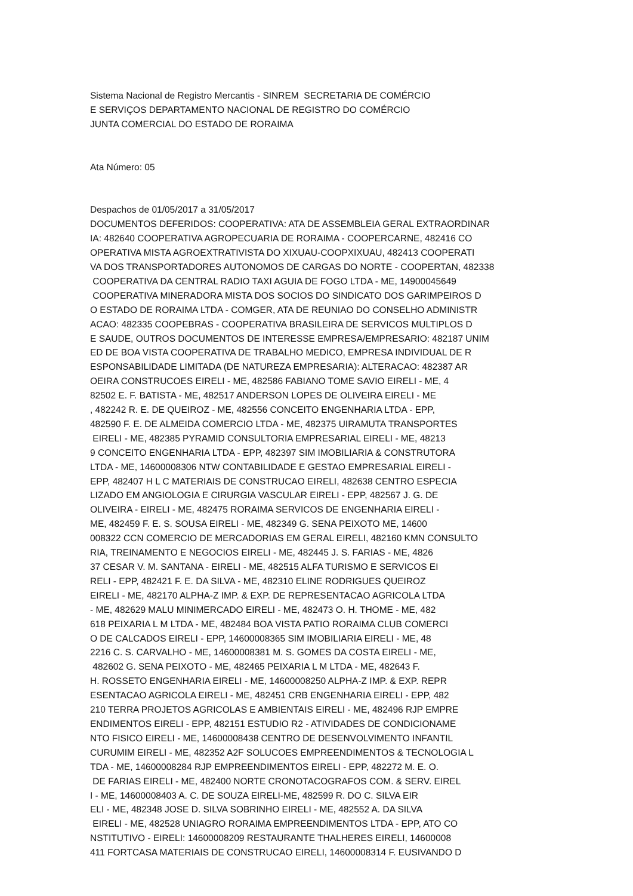Sistema Nacional de Registro Mercantis - SINREM SECRETARIA DE COMÉRCIO E SERVIÇOS DEPARTAMENTO NACIONAL DE REGISTRO DO COMÉRCIO JUNTA COMERCIAL DO ESTADO DE RORAIMA
Ata Número: 05
Despachos de 01/05/2017 a 31/05/2017 DOCUMENTOS DEFERIDOS: COOPERATIVA: ATA DE ASSEMBLEIA GERAL EXTRAORDINAR IA: 482640 COOPERATIVA AGROPECUARIA DE RORAIMA - COOPERCARNE, 482416 CO OPERATIVA MISTA AGROEXTRATIVISTA DO XIXUAU-COOPXIXUAU, 482413 COOPERATI VA DOS TRANSPORTADORES AUTONOMOS DE CARGAS DO NORTE - COOPERTAN, 482338 COOPERATIVA DA CENTRAL RADIO TAXI AGUIA DE FOGO LTDA - ME, 14900045649 COOPERATIVA MINERADORA MISTA DOS SOCIOS DO SINDICATO DOS GARIMPEIROS D O ESTADO DE RORAIMA LTDA - COMGER, ATA DE REUNIAO DO CONSELHO ADMINISTR ACAO: 482335 COOPEBRAS - COOPERATIVA BRASILEIRA DE SERVICOS MULTIPLOS D E SAUDE, OUTROS DOCUMENTOS DE INTERESSE EMPRESA/EMPRESARIO: 482187 UNIM ED DE BOA VISTA COOPERATIVA DE TRABALHO MEDICO, EMPRESA INDIVIDUAL DE R ESPONSABILIDADE LIMITADA (DE NATUREZA EMPRESARIA): ALTERACAO: 482387 AR OEIRA CONSTRUCOES EIRELI - ME, 482586 FABIANO TOME SAVIO EIRELI - ME, 4 82502 E. F. BATISTA - ME, 482517 ANDERSON LOPES DE OLIVEIRA EIRELI - ME , 482242 R. E. DE QUEIROZ - ME, 482556 CONCEITO ENGENHARIA LTDA - EPP, 482590 F. E. DE ALMEIDA COMERCIO LTDA - ME, 482375 UIRAMUTA TRANSPORTES EIRELI - ME, 482385 PYRAMID CONSULTORIA EMPRESARIAL EIRELI - ME, 48213 9 CONCEITO ENGENHARIA LTDA - EPP, 482397 SIM IMOBILIARIA & CONSTRUTORA LTDA - ME, 14600008306 NTW CONTABILIDADE E GESTAO EMPRESARIAL EIRELI - EPP, 482407 H L C MATERIAIS DE CONSTRUCAO EIRELI, 482638 CENTRO ESPECIA LIZADO EM ANGIOLOGIA E CIRURGIA VASCULAR EIRELI - EPP, 482567 J. G. DE OLIVEIRA - EIRELI - ME, 482475 RORAIMA SERVICOS DE ENGENHARIA EIRELI - ME, 482459 F. E. S. SOUSA EIRELI - ME, 482349 G. SENA PEIXOTO ME, 14600 008322 CCN COMERCIO DE MERCADORIAS EM GERAL EIRELI, 482160 KMN CONSULTO RIA, TREINAMENTO E NEGOCIOS EIRELI - ME, 482445 J. S. FARIAS - ME, 4826 37 CESAR V. M. SANTANA - EIRELI - ME, 482515 ALFA TURISMO E SERVICOS EI RELI - EPP, 482421 F. E. DA SILVA - ME, 482310 ELINE RODRIGUES QUEIROZ EIRELI - ME, 482170 ALPHA-Z IMP. & EXP. DE REPRESENTACAO AGRICOLA LTDA - ME, 482629 MALU MINIMERCADO EIRELI - ME, 482473 O. H. THOME - ME, 482 618 PEIXARIA L M LTDA - ME, 482484 BOA VISTA PATIO RORAIMA CLUB COMERCI O DE CALCADOS EIRELI - EPP, 14600008365 SIM IMOBILIARIA EIRELI - ME, 48 2216 C. S. CARVALHO - ME, 14600008381 M. S. GOMES DA COSTA EIRELI - ME, 482602 G. SENA PEIXOTO - ME, 482465 PEIXARIA L M LTDA - ME, 482643 F. H. ROSSETO ENGENHARIA EIRELI - ME, 14600008250 ALPHA-Z IMP. & EXP. REPR ESENTACAO AGRICOLA EIRELI - ME, 482451 CRB ENGENHARIA EIRELI - EPP, 482 210 TERRA PROJETOS AGRICOLAS E AMBIENTAIS EIRELI - ME, 482496 RJP EMPRE ENDIMENTOS EIRELI - EPP, 482151 ESTUDIO R2 - ATIVIDADES DE CONDICIONAME NTO FISICO EIRELI - ME, 14600008438 CENTRO DE DESENVOLVIMENTO INFANTIL CURUMIM EIRELI - ME, 482352 A2F SOLUCOES EMPREENDIMENTOS & TECNOLOGIA L TDA - ME, 14600008284 RJP EMPREENDIMENTOS EIRELI - EPP, 482272 M. E. O. DE FARIAS EIRELI - ME, 482400 NORTE CRONOTACOGRAFOS COM. & SERV. EIREL I - ME, 14600008403 A. C. DE SOUZA EIRELI-ME, 482599 R. DO C. SILVA EIR ELI - ME, 482348 JOSE D. SILVA SOBRINHO EIRELI - ME, 482552 A. DA SILVA EIRELI - ME, 482528 UNIAGRO RORAIMA EMPREENDIMENTOS LTDA - EPP, ATO CO NSTITUTIVO - EIRELI: 14600008209 RESTAURANTE THALHERES EIRELI, 14600008 411 FORTCASA MATERIAIS DE CONSTRUCAO EIRELI, 14600008314 F. EUSIVANDO D